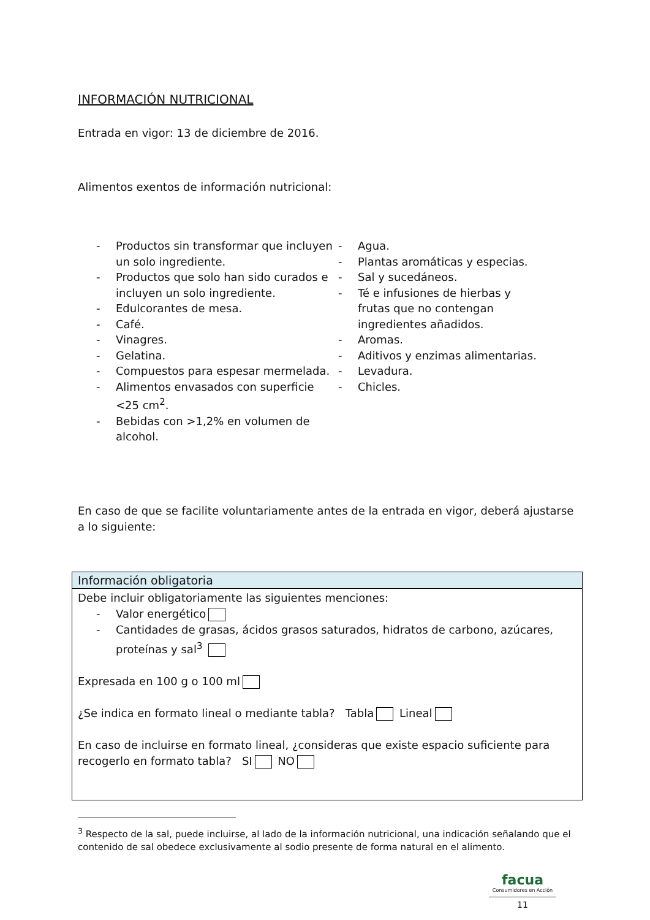INFORMACIÓN NUTRICIONAL
Entrada en vigor: 13 de diciembre de 2016.
Alimentos exentos de información nutricional:
- Productos sin transformar que incluyen un solo ingrediente.
- Productos que solo han sido curados e incluyen un solo ingrediente.
- Edulcorantes de mesa.
- Café.
- Vinagres.
- Gelatina.
- Compuestos para espesar mermelada.
- Alimentos envasados con superficie <25 cm<sup>2</sup>.
- Bebidas con >1,2% en volumen de alcohol.
- Agua.
- Plantas aromáticas y especias.
- Sal y sucedáneos.
- Té e infusiones de hierbas y frutas que no contengan ingredientes añadidos.
- Aromas.
- Aditivos y enzimas alimentarias.
- Levadura.
- Chicles.
En caso de que se facilite voluntariamente antes de la entrada en vigor, deberá ajustarse a lo siguiente:
| Información obligatoria |
| --- |
| Debe incluir obligatoriamente las siguientes menciones: - Valor energético - Cantidades de grasas, ácidos grasos saturados, hidratos de carbono, azúcares, proteínas y sal<sup>3</sup> Expresada en 100 g o 100 ml ¿Se indica en formato lineal o mediante tabla? Tabla Lineal En caso de incluirse en formato lineal, ¿consideras que existe espacio suficiente para recogerlo en formato tabla? SI NO |
<sup>3</sup> Respecto de la sal, puede incluirse, al lado de la información nutricional, una indicación señalando que el contenido de sal obedece exclusivamente al sodio presente de forma natural en el alimento.
facua
Consumidores en Acción
11